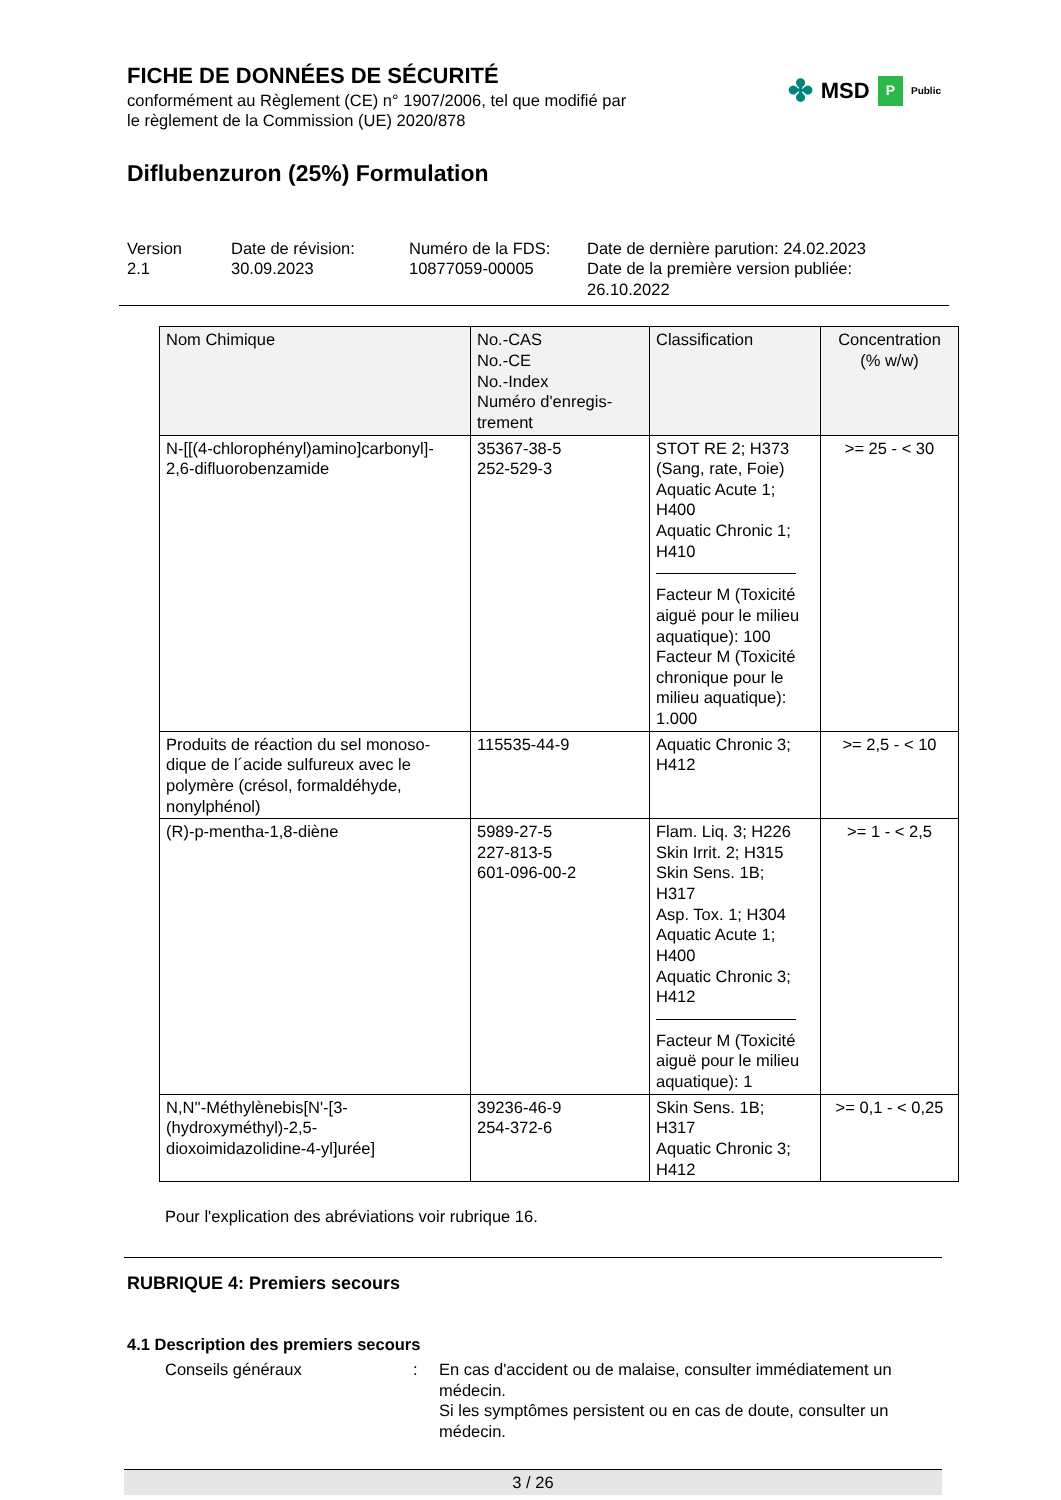✤ MSD P Public
FICHE DE DONNÉES DE SÉCURITÉ
conformément au Règlement (CE) n° 1907/2006, tel que modifié par
le règlement de la Commission (UE) 2020/878
Diflubenzuron (25%) Formulation
Version
2.1
Date de révision:
30.09.2023
Numéro de la FDS:
10877059-00005
Date de dernière parution: 24.02.2023
Date de la première version publiée:
26.10.2022
| Nom Chimique | No.-CAS No.-CE No.-Index Numéro d'enregis- trement | Classification | Concentration (% w/w) |
| --- | --- | --- | --- |
| N-[[(4-chlorophényl)amino]carbonyl]- 2,6-difluorobenzamide | 35367-38-5 252-529-3 | STOT RE 2; H373 (Sang, rate, Foie) Aquatic Acute 1; H400 Aquatic Chronic 1; H410 Facteur M (Toxicité aiguë pour le milieu aquatique): 100 Facteur M (Toxicité chronique pour le milieu aquatique): 1.000 | >= 25 - < 30 |
| Produits de réaction du sel monoso- dique de l´acide sulfureux avec le polymère (crésol, formaldéhyde, nonylphénol) | 115535-44-9 | Aquatic Chronic 3; H412 | >= 2,5 - < 10 |
| (R)-p-mentha-1,8-diène | 5989-27-5 227-813-5 601-096-00-2 | Flam. Liq. 3; H226 Skin Irrit. 2; H315 Skin Sens. 1B; H317 Asp. Tox. 1; H304 Aquatic Acute 1; H400 Aquatic Chronic 3; H412 Facteur M (Toxicité aiguë pour le milieu aquatique): 1 | >= 1 - < 2,5 |
| N,N''-Méthylènebis[N'-[3- (hydroxyméthyl)-2,5- dioxoimidazolidine-4-yl]urée] | 39236-46-9 254-372-6 | Skin Sens. 1B; H317 Aquatic Chronic 3; H412 | >= 0,1 - < 0,25 |
Pour l'explication des abréviations voir rubrique 16.
RUBRIQUE 4: Premiers secours
4.1 Description des premiers secours
Conseils généraux : En cas d'accident ou de malaise, consulter immédiatement un médecin.
Si les symptômes persistent ou en cas de doute, consulter un médecin.
3 / 26